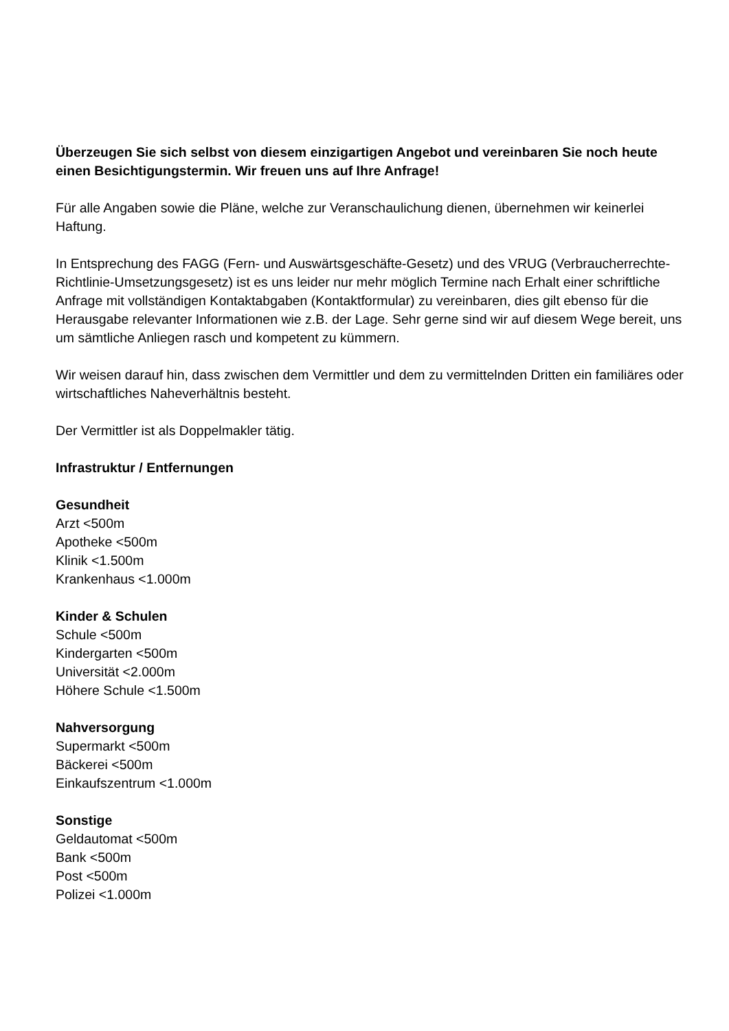Überzeugen Sie sich selbst von diesem einzigartigen Angebot und vereinbaren Sie noch heute einen Besichtigungstermin. Wir freuen uns auf Ihre Anfrage!
Für alle Angaben sowie die Pläne, welche zur Veranschaulichung dienen, übernehmen wir keinerlei Haftung.
In Entsprechung des FAGG (Fern- und Auswärtsgeschäfte-Gesetz) und des VRUG (Verbraucherrechte-Richtlinie-Umsetzungsgesetz) ist es uns leider nur mehr möglich Termine nach Erhalt einer schriftliche Anfrage mit vollständigen Kontaktabgaben (Kontaktformular) zu vereinbaren, dies gilt ebenso für die Herausgabe relevanter Informationen wie z.B. der Lage. Sehr gerne sind wir auf diesem Wege bereit, uns um sämtliche Anliegen rasch und kompetent zu kümmern.
Wir weisen darauf hin, dass zwischen dem Vermittler und dem zu vermittelnden Dritten ein familiäres oder wirtschaftliches Naheverhältnis besteht.
Der Vermittler ist als Doppelmakler tätig.
Infrastruktur / Entfernungen
Gesundheit
Arzt <500m
Apotheke <500m
Klinik <1.500m
Krankenhaus <1.000m
Kinder & Schulen
Schule <500m
Kindergarten <500m
Universität <2.000m
Höhere Schule <1.500m
Nahversorgung
Supermarkt <500m
Bäckerei <500m
Einkaufszentrum <1.000m
Sonstige
Geldautomat <500m
Bank <500m
Post <500m
Polizei <1.000m